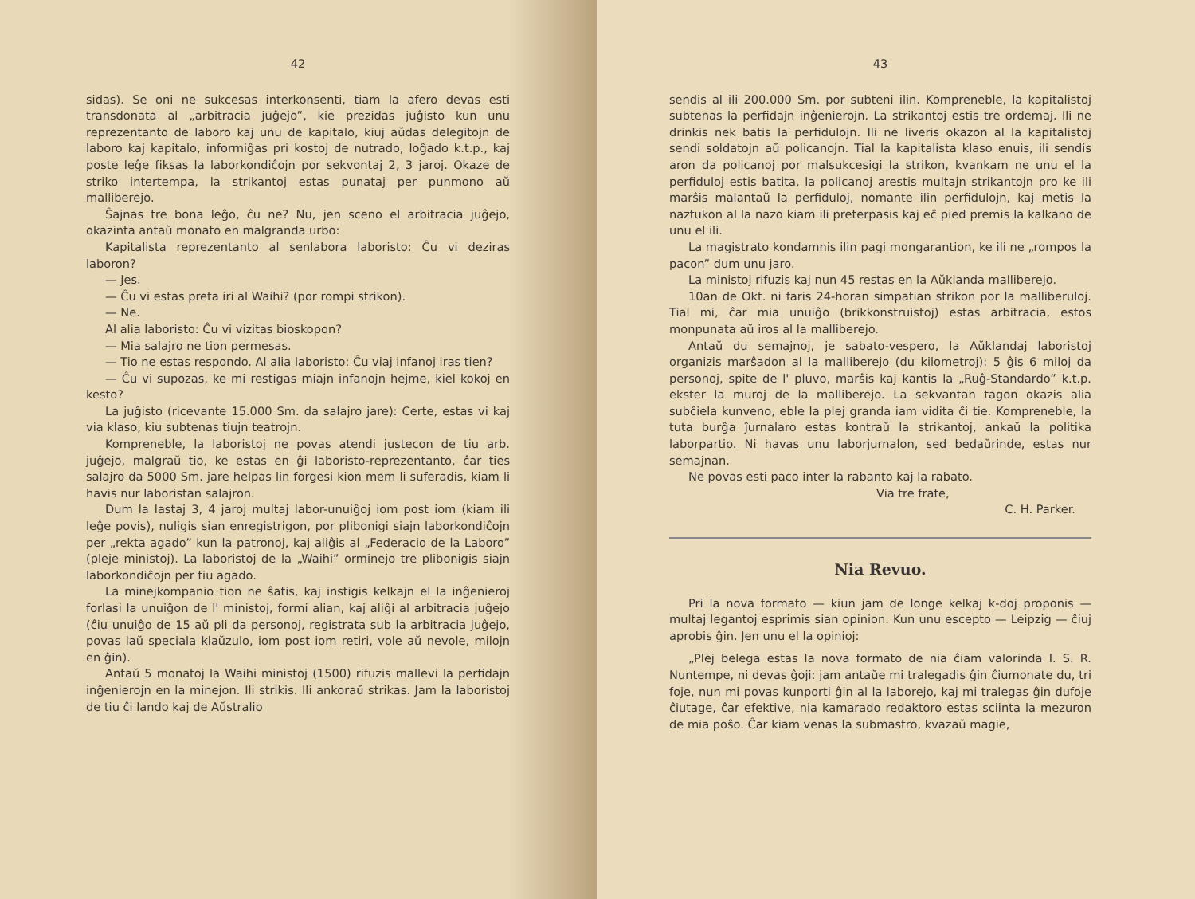42
sidas). Se oni ne sukcesas interkonsenti, tiam la afero devas esti transdonata al „arbitracia juĝejo”, kie prezidas juĝisto kun unu reprezentanto de laboro kaj unu de kapitalo, kiuj aŭdas delegitojn de laboro kaj kapitalo, informiĝas pri kostoj de nutrado, loĝado k.t.p., kaj poste leĝe fiksas la laborkondiĉojn por sekvontaj 2, 3 jaroj. Okaze de striko intertempa, la strikantoj estas punataj per punmono aŭ malliberejo.
Ŝajnas tre bona leĝo, ĉu ne? Nu, jen sceno el arbitracia juĝejo, okazinta antaŭ monato en malgranda urbo:
Kapitalista reprezentanto al senlabora laboristo: Ĉu vi deziras laboron?
— Jes.
— Ĉu vi estas preta iri al Waihi? (por rompi strikon).
— Ne.
Al alia laboristo: Ĉu vi vizitas bioskopon?
— Mia salajro ne tion permesas.
— Tio ne estas respondo. Al alia laboristo: Ĉu viaj infanoj iras tien?
— Ĉu vi supozas, ke mi restigas miajn infanojn hejme, kiel kokoj en kesto?
La juĝisto (ricevante 15.000 Sm. da salajro jare): Certe, estas vi kaj via klaso, kiu subtenas tiujn teatrojn.
Kompreneble, la laboristoj ne povas atendi justecon de tiu arb. juĝejo, malgraŭ tio, ke estas en ĝi laboristo-reprezentanto, ĉar ties salajro da 5000 Sm. jare helpas lin forgesi kion mem li suferadis, kiam li havis nur laboristan salajron.
Dum la lastaj 3, 4 jaroj multaj labor-unuiĝoj iom post iom (kiam ili leĝe povis), nuligis sian enregistrigon, por plibonigi siajn laborkondiĉojn per „rekta agado” kun la patronoj, kaj aliĝis al „Federacio de la Laboro” (pleje ministoj). La laboristoj de la „Waihi” orminejo tre plibonigis siajn laborkondiĉojn per tiu agado.
La minejkompanio tion ne ŝatis, kaj instigis kelkajn el la inĝenieroj forlasi la unuiĝon de l' ministoj, formi alian, kaj aliĝi al arbitracia juĝejo (ĉiu unuiĝo de 15 aŭ pli da personoj, registrata sub la arbitracia juĝejo, povas laŭ speciala klaŭzulo, iom post iom retiri, vole aŭ nevole, milojn en ĝin).
Antaŭ 5 monatoj la Waihi ministoj (1500) rifuzis mallevi la perfidajn inĝenierojn en la minejon. Ili strikis. Ili ankoraŭ strikas. Jam la laboristoj de tiu ĉi lando kaj de Aŭstralio
43
sendis al ili 200.000 Sm. por subteni ilin. Kompreneble, la kapitalistoj subtenas la perfidajn inĝenierojn. La strikantoj estis tre ordemaj. Ili ne drinkis nek batis la perfidulojn. Ili ne liveris okazon al la kapitalistoj sendi soldatojn aŭ policanojn. Tial la kapitalista klaso enuis, ili sendis aron da policanoj por malsukcesigi la strikon, kvankam ne unu el la perfiduloj estis batita, la policanoj arestis multajn strikantojn pro ke ili marŝis malantaŭ la perfiduloj, nomante ilin perfidulojn, kaj metis la naztukon al la nazo kiam ili preterpasis kaj eĉ pied premis la kalkano de unu el ili.
La magistrato kondamnis ilin pagi mongarantion, ke ili ne „rompos la pacon” dum unu jaro.
La ministoj rifuzis kaj nun 45 restas en la Aŭklanda malliberejo.
10an de Okt. ni faris 24-horan simpatian strikon por la malliberuloj. Tial mi, ĉar mia unuiĝo (brikkonstruistoj) estas arbitracia, estos monpunata aŭ iros al la malliberejo.
Antaŭ du semajnoj, je sabato-vespero, la Aŭklandaj laboristoj organizis marŝadon al la malliberejo (du kilometroj): 5 ĝis 6 miloj da personoj, spite de l' pluvo, marŝis kaj kantis la „Ruĝ-Standardo” k.t.p. ekster la muroj de la malliberejo. La sekvantan tagon okazis alia subĉiela kunveno, eble la plej granda iam vidita ĉi tie. Kompreneble, la tuta burĝa ĵurnalaro estas kontraŭ la strikantoj, ankaŭ la politika laborpartio. Ni havas unu laborjurnalon, sed bedaŭrinde, estas nur semajnan.
Ne povas esti paco inter la rabanto kaj la rabato.
Via tre frate,
C. H. Parker.
Nia Revuo.
Pri la nova formato — kiun jam de longe kelkaj k-doj proponis — multaj legantoj esprimis sian opinion. Kun unu escepto — Leipzig — ĉiuj aprobis ĝin. Jen unu el la opinioj:
„Plej belega estas la nova formato de nia ĉiam valorinda I. S. R. Nuntempe, ni devas ĝoji: jam antaŭe mi tralegadis ĝin ĉiumonate du, tri foje, nun mi povas kunporti ĝin al la laborejo, kaj mi tralegas ĝin dufoje ĉiutage, ĉar efektive, nia kamarado redaktoro estas sciinta la mezuron de mia poŝo. Ĉar kiam venas la submastro, kvazaŭ magie,